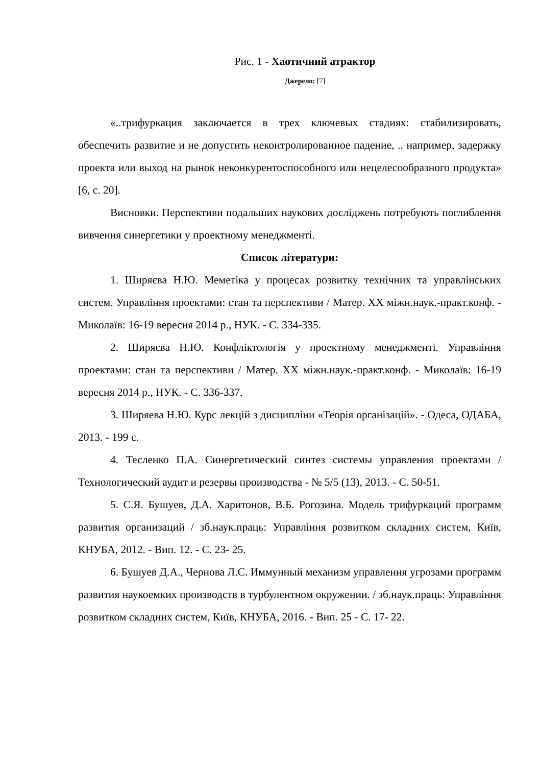Рис. 1 - Хаотичний атрактор
Джерело: [7]
«..трифуркация заключается в трех ключевых стадиях: стабилизировать, обеспечить развитие и не допустить неконтролированное падение, .. например, задержку проекта или выход на рынок неконкурентоспособного или нецелесообразного продукта» [6, с. 20].
Висновки. Перспективи подальших наукових досліджень потребують поглиблення вивчення синергетики у проектному менеджменті.
Список літератури:
1. Ширяєва Н.Ю. Меметіка у процесах розвитку технічних та управлінських систем. Управління проектами: стан та перспективи / Матер. XX міжн.наук.-практ.конф. - Миколаїв: 16-19 вересня 2014 р., НУК. - С. 334-335.
2. Ширяєва Н.Ю. Конфліктологія у проектному менеджменті. Управління проектами: стан та перспективи / Матер. XX міжн.наук.-практ.конф. - Миколаїв: 16-19 вересня 2014 р., НУК. - С. 336-337.
3. Ширяева Н.Ю. Курс лекцій з дисципліни «Теорія організацій». - Одеса, ОДАБА, 2013. - 199 с.
4. Тесленко П.А. Синергетический синтез системы управления проектами / Технологический аудит и резервы производства - № 5/5 (13), 2013. - С. 50-51.
5. С.Я. Бушуев, Д.А. Харитонов, В.Б. Рогозина. Модель трифуркаций программ развития организаций / зб.наук.праць: Управління розвитком складних систем, Київ, КНУБА, 2012. - Вип. 12. - С. 23- 25.
6. Бушуев Д.А., Чернова Л.С. Иммунный механизм управления угрозами программ развития наукоемких производств в турбулентном окружении. / зб.наук.праць: Управління розвитком складних систем, Київ, КНУБА, 2016. - Вип. 25 - С. 17- 22.